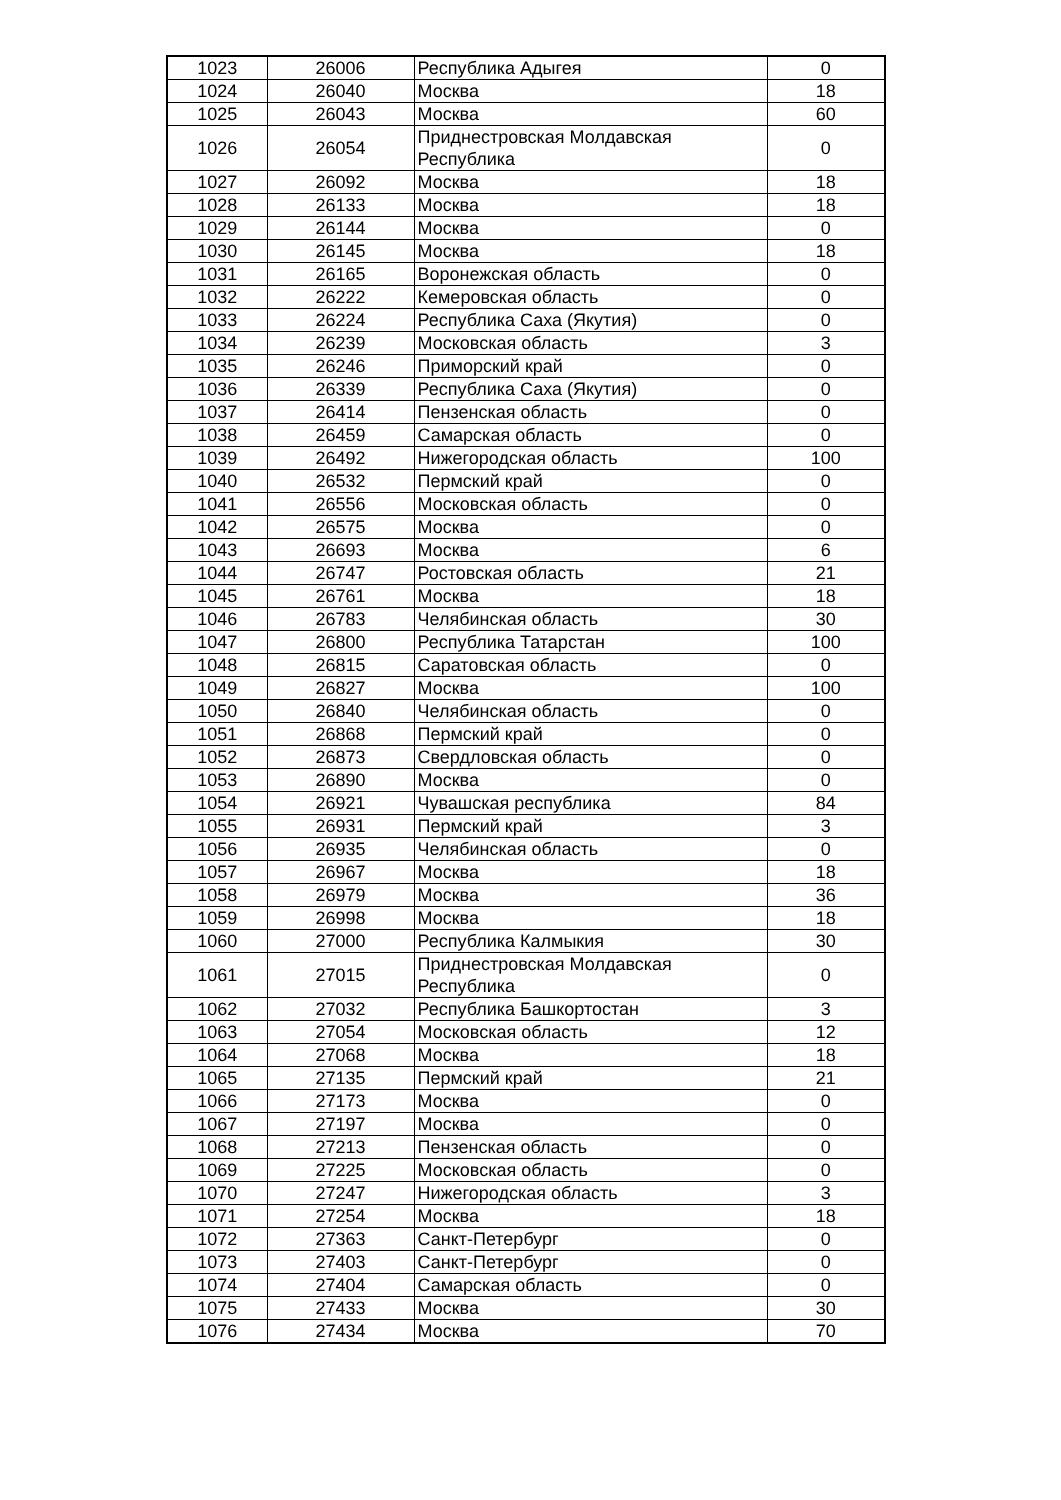| 1023 | 26006 | Республика Адыгея | 0 |
| 1024 | 26040 | Москва | 18 |
| 1025 | 26043 | Москва | 60 |
| 1026 | 26054 | Приднестровская Молдавская Республика | 0 |
| 1027 | 26092 | Москва | 18 |
| 1028 | 26133 | Москва | 18 |
| 1029 | 26144 | Москва | 0 |
| 1030 | 26145 | Москва | 18 |
| 1031 | 26165 | Воронежская область | 0 |
| 1032 | 26222 | Кемеровская область | 0 |
| 1033 | 26224 | Республика Саха (Якутия) | 0 |
| 1034 | 26239 | Московская область | 3 |
| 1035 | 26246 | Приморский край | 0 |
| 1036 | 26339 | Республика Саха (Якутия) | 0 |
| 1037 | 26414 | Пензенская область | 0 |
| 1038 | 26459 | Самарская область | 0 |
| 1039 | 26492 | Нижегородская область | 100 |
| 1040 | 26532 | Пермский край | 0 |
| 1041 | 26556 | Московская область | 0 |
| 1042 | 26575 | Москва | 0 |
| 1043 | 26693 | Москва | 6 |
| 1044 | 26747 | Ростовская область | 21 |
| 1045 | 26761 | Москва | 18 |
| 1046 | 26783 | Челябинская область | 30 |
| 1047 | 26800 | Республика Татарстан | 100 |
| 1048 | 26815 | Саратовская область | 0 |
| 1049 | 26827 | Москва | 100 |
| 1050 | 26840 | Челябинская область | 0 |
| 1051 | 26868 | Пермский край | 0 |
| 1052 | 26873 | Свердловская область | 0 |
| 1053 | 26890 | Москва | 0 |
| 1054 | 26921 | Чувашская республика | 84 |
| 1055 | 26931 | Пермский край | 3 |
| 1056 | 26935 | Челябинская область | 0 |
| 1057 | 26967 | Москва | 18 |
| 1058 | 26979 | Москва | 36 |
| 1059 | 26998 | Москва | 18 |
| 1060 | 27000 | Республика Калмыкия | 30 |
| 1061 | 27015 | Приднестровская Молдавская Республика | 0 |
| 1062 | 27032 | Республика Башкортостан | 3 |
| 1063 | 27054 | Московская область | 12 |
| 1064 | 27068 | Москва | 18 |
| 1065 | 27135 | Пермский край | 21 |
| 1066 | 27173 | Москва | 0 |
| 1067 | 27197 | Москва | 0 |
| 1068 | 27213 | Пензенская область | 0 |
| 1069 | 27225 | Московская область | 0 |
| 1070 | 27247 | Нижегородская область | 3 |
| 1071 | 27254 | Москва | 18 |
| 1072 | 27363 | Санкт-Петербург | 0 |
| 1073 | 27403 | Санкт-Петербург | 0 |
| 1074 | 27404 | Самарская область | 0 |
| 1075 | 27433 | Москва | 30 |
| 1076 | 27434 | Москва | 70 |